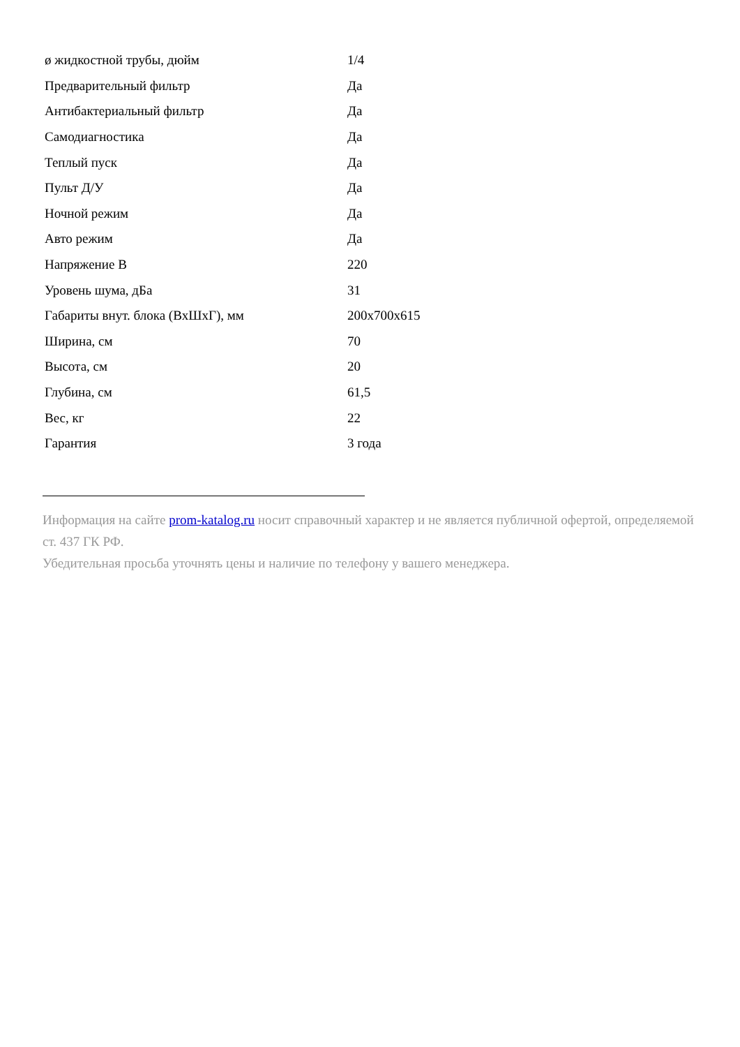| ø жидкостной трубы, дюйм | 1/4 |
| Предварительный фильтр | Да |
| Антибактериальный фильтр | Да |
| Самодиагностика | Да |
| Теплый пуск | Да |
| Пульт Д/У | Да |
| Ночной режим | Да |
| Авто режим | Да |
| Напряжение В | 220 |
| Уровень шума, дБа | 31 |
| Габариты внут. блока (ВxШxГ), мм | 200x700x615 |
| Ширина, см | 70 |
| Высота, см | 20 |
| Глубина, см | 61,5 |
| Вес, кг | 22 |
| Гарантия | 3 года |
Информация на сайте prom-katalog.ru носит справочный характер и не является публичной офертой, определяемой ст. 437 ГК РФ.
Убедительная просьба уточнять цены и наличие по телефону у вашего менеджера.